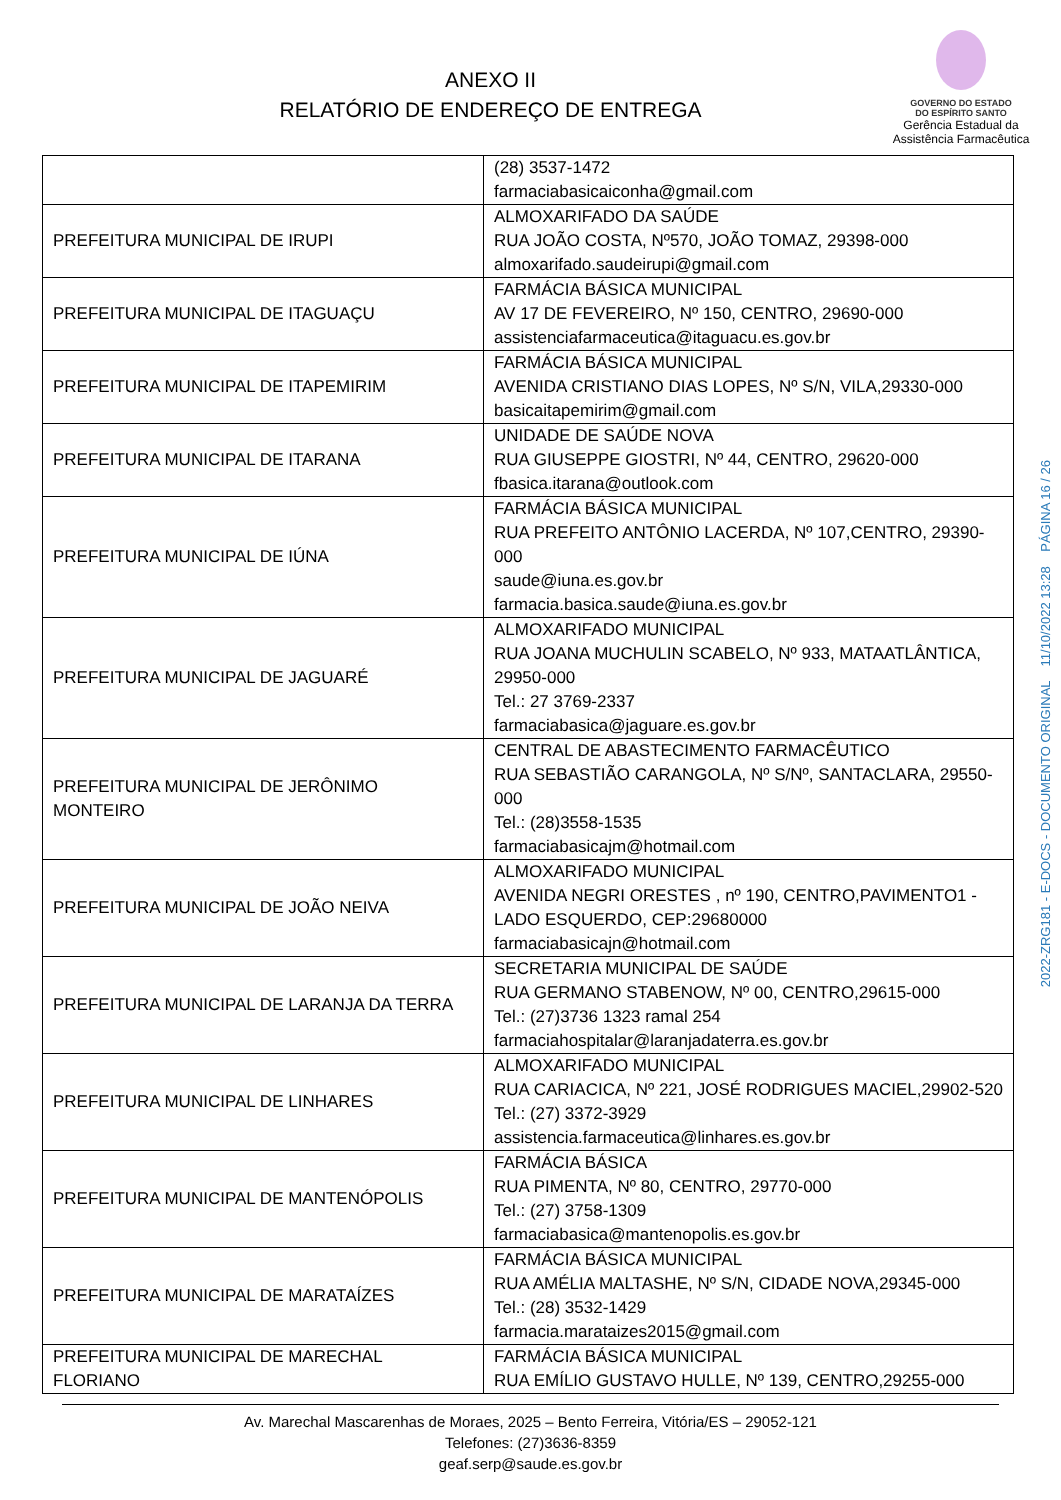ANEXO II
RELATÓRIO DE ENDEREÇO DE ENTREGA
GOVERNO DO ESTADO
DO ESPÍRITO SANTO
Gerência Estadual da
Assistência Farmacêutica
| | (28) 3537-1472 farmaciabasicaiconha@gmail.com |
| PREFEITURA MUNICIPAL DE IRUPI | ALMOXARIFADO DA SAÚDE RUA JOÃO COSTA, Nº570, JOÃO TOMAZ, 29398-000 almoxarifado.saudeirupi@gmail.com |
| PREFEITURA MUNICIPAL DE ITAGUAÇU | FARMÁCIA BÁSICA MUNICIPAL AV 17 DE FEVEREIRO, Nº 150, CENTRO, 29690-000 assistenciafarmaceutica@itaguacu.es.gov.br |
| PREFEITURA MUNICIPAL DE ITAPEMIRIM | FARMÁCIA BÁSICA MUNICIPAL AVENIDA CRISTIANO DIAS LOPES, Nº S/N, VILA,29330-000 basicaitapemirim@gmail.com |
| PREFEITURA MUNICIPAL DE ITARANA | UNIDADE DE SAÚDE NOVA RUA GIUSEPPE GIOSTRI, Nº 44, CENTRO, 29620-000 fbasica.itarana@outlook.com |
| PREFEITURA MUNICIPAL DE IÚNA | FARMÁCIA BÁSICA MUNICIPAL RUA PREFEITO ANTÔNIO LACERDA, Nº 107,CENTRO, 29390-000 saude@iuna.es.gov.br farmacia.basica.saude@iuna.es.gov.br |
| PREFEITURA MUNICIPAL DE JAGUARÉ | ALMOXARIFADO MUNICIPAL RUA JOANA MUCHULIN SCABELO, Nº 933, MATAATLÂNTICA, 29950-000 Tel.: 27 3769-2337 farmaciabasica@jaguare.es.gov.br |
| PREFEITURA MUNICIPAL DE JERÔNIMO MONTEIRO | CENTRAL DE ABASTECIMENTO FARMACÊUTICO RUA SEBASTIÃO CARANGOLA, Nº S/Nº, SANTACLARA, 29550-000 Tel.: (28)3558-1535 farmaciabasicajm@hotmail.com |
| PREFEITURA MUNICIPAL DE JOÃO NEIVA | ALMOXARIFADO MUNICIPAL AVENIDA NEGRI ORESTES , nº 190, CENTRO,PAVIMENTO1 - LADO ESQUERDO, CEP:29680000 farmaciabasicajn@hotmail.com |
| PREFEITURA MUNICIPAL DE LARANJA DA TERRA | SECRETARIA MUNICIPAL DE SAÚDE RUA GERMANO STABENOW, Nº 00, CENTRO,29615-000 Tel.: (27)3736 1323 ramal 254 farmaciahospitalar@laranjadaterra.es.gov.br |
| PREFEITURA MUNICIPAL DE LINHARES | ALMOXARIFADO MUNICIPAL RUA CARIACICA, Nº 221, JOSÉ RODRIGUES MACIEL,29902-520 Tel.: (27) 3372-3929 assistencia.farmaceutica@linhares.es.gov.br |
| PREFEITURA MUNICIPAL DE MANTENÓPOLIS | FARMÁCIA BÁSICA RUA PIMENTA, Nº 80, CENTRO, 29770-000 Tel.: (27) 3758-1309 farmaciabasica@mantenopolis.es.gov.br |
| PREFEITURA MUNICIPAL DE MARATAÍZES | FARMÁCIA BÁSICA MUNICIPAL RUA AMÉLIA MALTASHE, Nº S/N, CIDADE NOVA,29345-000 Tel.: (28) 3532-1429 farmacia.marataizes2015@gmail.com |
| PREFEITURA MUNICIPAL DE MARECHAL FLORIANO | FARMÁCIA BÁSICA MUNICIPAL RUA EMÍLIO GUSTAVO HULLE, Nº 139, CENTRO,29255-000 |
Av. Marechal Mascarenhas de Moraes, 2025 – Bento Ferreira, Vitória/ES – 29052-121
Telefones: (27)3636-8359
geaf.serp@saude.es.gov.br
2022-ZRG181 - E-DOCS - DOCUMENTO ORIGINAL 11/10/2022 13:28 PÁGINA 16 / 26